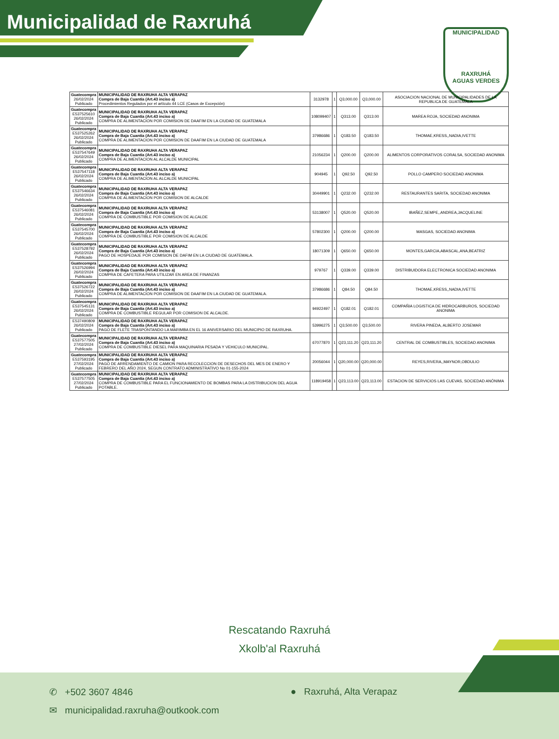Municipalidad de Raxruhá
MUNICIPALIDAD
RAXRUHÁ
AGUAS VERDES
| Guatecompra 26/02/2024 Publicado | MUNICIPALIDAD DE RAXRUHA ALTA VERAPAZ Compra de Baja Cuantía (Art.43 inciso a) Procedimientos Regulados por el artículo 44 LCE (Casos de Excepción) | 3132978 | 1 | Q3,000.00 | Q3,000.00 | ASOCIACION NACIONAL DE MUNICIPALIDADES DE LA REPUBLICA DE GUATEMALA |
| Guatecompra E537525610 26/02/2024 Publicado | MUNICIPALIDAD DE RAXRUHA ALTA VERAPAZ Compra de Baja Cuantía (Art.43 inciso a) COMPRA DE ALIMENTACION POR COMISION DE DAAFIM EN LA CIUDAD DE GUATEMALA | 108099407 | 1 | Q313.00 | Q313.00 | MAREA ROJA, SOCIEDAD ANONIMA |
| Guatecompra E537525262 26/02/2024 Publicado | MUNICIPALIDAD DE RAXRUHA ALTA VERAPAZ Compra de Baja Cuantía (Art.43 inciso a) COMPRA DE ALIMENTACION POR COMISION DE DAAFIM EN LA CIUDAD DE GUATEMALA | 37986686 | 1 | Q183.50 | Q183.50 | THOMAE,KRESS,,NADIA,IVETTE |
| Guatecompra E537547649 26/02/2024 Publicado | MUNICIPALIDAD DE RAXRUHA ALTA VERAPAZ Compra de Baja Cuantía (Art.43 inciso a) COMPRA DE ALIMENTACION AL ALCALDE MUNICIPAL | 21056234 | 1 | Q200.00 | Q200.00 | ALIMENTOS CORPORATIVOS CORALSA, SOCIEDAD ANONIMA |
| Guatecompra E537547118 26/02/2024 Publicado | MUNICIPALIDAD DE RAXRUHA ALTA VERAPAZ Compra de Baja Cuantía (Art.43 inciso a) COMPRA DE ALIMENTACION AL ALCALDE MUNICIPAL | 904945 | 1 | Q92.50 | Q92.50 | POLLO CAMPERO SOCIEDAD ANONIMA |
| Guatecompra E537546634 26/02/2024 Publicado | MUNICIPALIDAD DE RAXRUHA ALTA VERAPAZ Compra de Baja Cuantía (Art.43 inciso a) COMPRA DE ALIMENTACION POR COMISION DE ALCALDE | 30449901 | 1 | Q232.00 | Q232.00 | RESTAURANTES SARITA, SOCIEDAD ANONIMA |
| Guatecompra E537546081 26/02/2024 Publicado | MUNICIPALIDAD DE RAXRUHA ALTA VERAPAZ Compra de Baja Cuantía (Art.43 inciso a) COMPRA DE COMBUSTIBLE POR COMISION DE ALCALDE | 53138007 | 1 | Q520.00 | Q520.00 | IBAÑEZ,SEMPE,,ANDREA,JACQUELINE |
| Guatecompra E537545700 26/02/2024 Publicado | MUNICIPALIDAD DE RAXRUHA ALTA VERAPAZ Compra de Baja Cuantía (Art.43 inciso a) COMPRA DE COMBUSTIBLE POR COMISION DE ALCALDE | 57802300 | 1 | Q200.00 | Q200.00 | MASGAS, SOCIEDAD ANONIMA |
| Guatecompra E537528792 26/02/2024 Publicado | MUNICIPALIDAD DE RAXRUHA ALTA VERAPAZ Compra de Baja Cuantía (Art.43 inciso a) PAGO DE HOSPEDAJE POR COMISION DE DAFIM EN LA CIUDAD DE GUATEMALA. | 18071309 | 1 | Q650.00 | Q650.00 | MONTES,GARCIA,ABASCAL,ANA,BEATRIZ |
| Guatecompra E537526994 26/02/2024 Publicado | MUNICIPALIDAD DE RAXRUHA ALTA VERAPAZ Compra de Baja Cuantía (Art.43 inciso a) COMPRA DE CAFETERA PARA UTILIZAR EN AREA DE FINANZAS | 979767 | 1 | Q339.00 | Q339.00 | DISTRIBUIDORA ELECTRONICA SOCIEDAD ANONIMA |
| Guatecompra E537526722 26/02/2024 Publicado | MUNICIPALIDAD DE RAXRUHA ALTA VERAPAZ Compra de Baja Cuantía (Art.43 inciso a) COMPRA DE ALIMENTACION POR COMISION DE DAAFIM EN LA CIUDAD DE GUATEMALA. | 37986686 | 1 | Q84.50 | Q84.50 | THOMAE,KRESS,,NADIA,IVETTE |
| Guatecompra E537545131 26/02/2024 Publicado | MUNICIPALIDAD DE RAXRUHA ALTA VERAPAZ Compra de Baja Cuantía (Art.43 inciso a) COMPRA DE COMBUSTIBLE REGULAR POR COMISION DE ALCALDE. | 94922497 | 1 | Q182.01 | Q182.01 | COMPAÑIA LOGISTICA DE HIDROCARBUROS, SOCIEDAD ANONIMA |
| E537490809 26/02/2024 Publicado | MUNICIPALIDAD DE RAXRUHA ALTA VERAPAZ Compra de Baja Cuantía (Art.43 inciso a) PAGO DE FLETE TRASPONTANDO LA MARIMBA EN EL 16 ANIVERSARIO DEL MUNICIPIO DE RAXRUHA. | 53996275 | 1 | Q3,500.00 | Q3,500.00 | RIVERA PINEDA, ALBERTO JOSEMAR |
| Guatecompra E537577505 27/02/2024 Publicado | MUNICIPALIDAD DE RAXRUHA ALTA VERAPAZ Compra de Baja Cuantía (Art.43 inciso a) COMPRA DE COMBUSTIBLE DIESEL PARA MAQUINARIA PESADA Y VEHICULO MUNICIPAL. | 67077870 | 1 | Q23,111.20 | Q23,111.20 | CENTRAL DE COMBUSTIBLES, SOCIEDAD ANONIMA |
| Guatecompra E537593195 27/02/2024 Publicado | MUNICIPALIDAD DE RAXRUHA ALTA VERAPAZ Compra de Baja Cuantía (Art.43 inciso a) PAGO DE ARRENDAMIENTO DE CAMION PARA RECOLECCION DE DESECHOS DEL MES DE ENERO Y FEBRERO DEL AÑO 2024, SEGUN CONTRATO ADMINISTRATIVO No 01-155-2024 | 20056044 | 1 | Q20,000.00 | Q20,000.00 | REYES,RIVERA,,MAYNOR,OBDULIO |
| Guatecompra E537577505 27/02/2024 Publicado | MUNICIPALIDAD DE RAXRUHA ALTA VERAPAZ Compra de Baja Cuantía (Art.43 inciso a) COMPRA DE COMBUSTIBLE PARA EL FUNCIONAMIENTO DE BOMBAS PARA LA DISTRIBUCION DEL AGUA POTABLE. | 118919458 | 1 | Q23,113.00 | Q23,113.00 | ESTACION DE SERVICIOS LAS CUEVAS, SOCIEDAD ANÓNIMA |
Rescatando Raxruhá
Xkolb'al Raxruhá
✆ +502 3607 4846 ● Raxruhá, Alta Verapaz
✉ municipalidad.raxruha@outkook.com